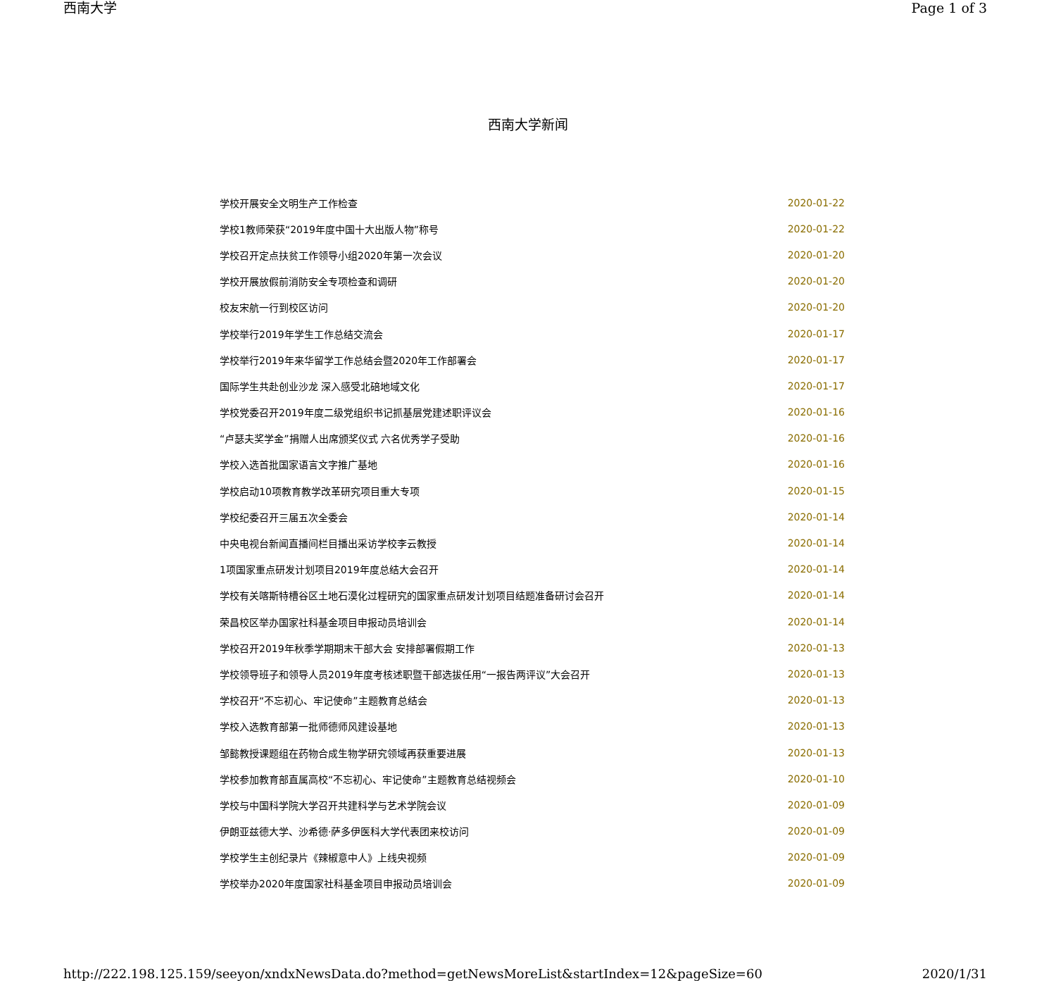西南大学 Page 1 of 3
西南大学新闻
| 学校开展安全文明生产工作检查 | 2020-01-22 |
| 学校1教师荣获“2019年度中国十大出版人物”称号 | 2020-01-22 |
| 学校召开定点扶贫工作领导小组2020年第一次会议 | 2020-01-20 |
| 学校开展放假前消防安全专项检查和调研 | 2020-01-20 |
| 校友宋航一行到校区访问 | 2020-01-20 |
| 学校举行2019年学生工作总结交流会 | 2020-01-17 |
| 学校举行2019年来华留学工作总结会暨2020年工作部署会 | 2020-01-17 |
| 国际学生共赴创业沙龙 深入感受北碚地域文化 | 2020-01-17 |
| 学校党委召开2019年度二级党组织书记抓基层党建述职评议会 | 2020-01-16 |
| “卢瑟夫奖学金”捐赠人出席颁奖仪式 六名优秀学子受助 | 2020-01-16 |
| 学校入选首批国家语言文字推广基地 | 2020-01-16 |
| 学校启动10项教育教学改革研究项目重大专项 | 2020-01-15 |
| 学校纪委召开三届五次全委会 | 2020-01-14 |
| 中央电视台新闻直播间栏目播出采访学校李云教授 | 2020-01-14 |
| 1项国家重点研发计划项目2019年度总结大会召开 | 2020-01-14 |
| 学校有关喀斯特槽谷区土地石漠化过程研究的国家重点研发计划项目结题准备研讨会召开 | 2020-01-14 |
| 荣昌校区举办国家社科基金项目申报动员培训会 | 2020-01-14 |
| 学校召开2019年秋季学期期末干部大会 安排部署假期工作 | 2020-01-13 |
| 学校领导班子和领导人员2019年度考核述职暨干部选拔任用“一报告两评议”大会召开 | 2020-01-13 |
| 学校召开“不忘初心、牢记使命”主题教育总结会 | 2020-01-13 |
| 学校入选教育部第一批师德师风建设基地 | 2020-01-13 |
| 邹懿教授课题组在药物合成生物学研究领域再获重要进展 | 2020-01-13 |
| 学校参加教育部直属高校“不忘初心、牢记使命”主题教育总结视频会 | 2020-01-10 |
| 学校与中国科学院大学召开共建科学与艺术学院会议 | 2020-01-09 |
| 伊朗亚兹德大学、沙希德·萨多伊医科大学代表团来校访问 | 2020-01-09 |
| 学校学生主创纪录片《辣椒意中人》上线央视频 | 2020-01-09 |
| 学校举办2020年度国家社科基金项目申报动员培训会 | 2020-01-09 |
http://222.198.125.159/seeyon/xndxNewsData.do?method=getNewsMoreList&startIndex=12&pageSize=60 2020/1/31